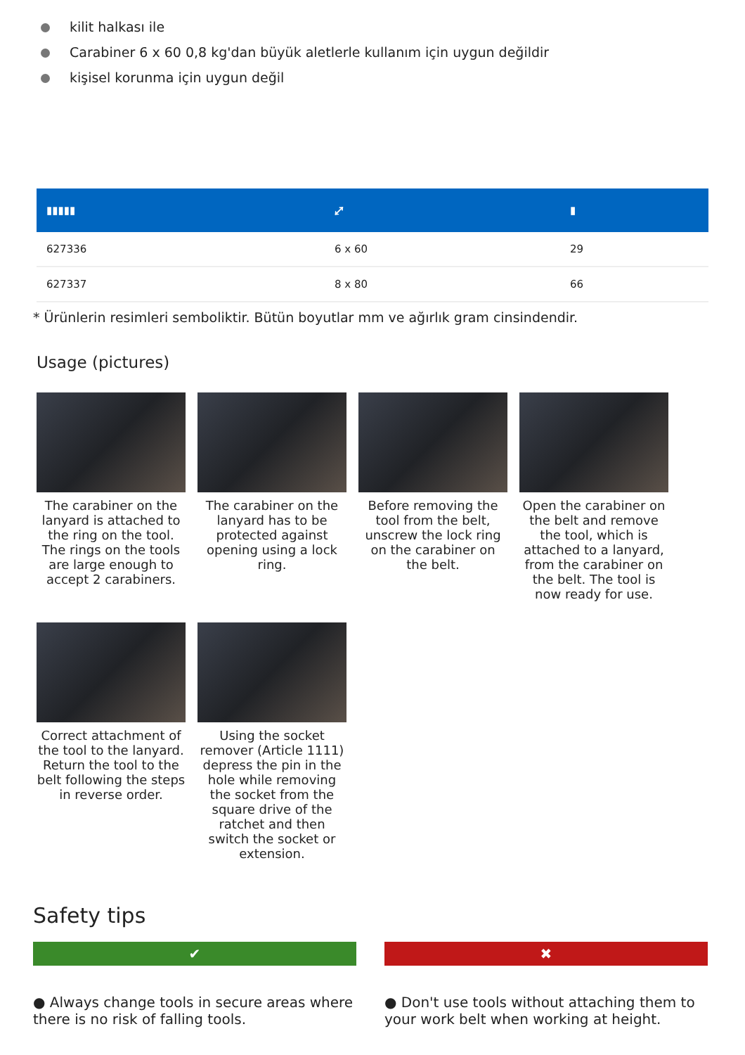kilit halkası ile
Carabiner 6 x 60 0,8 kg'dan büyük aletlerle kullanım için uygun değildir
kişisel korunma için uygun değil
| ▮▮▮▮▮ | ⤢ | ▮ |
| --- | --- | --- |
| 627336 | 6 x 60 | 29 |
| 627337 | 8 x 80 | 66 |
* Ürünlerin resimleri semboliktir. Bütün boyutlar mm ve ağırlık gram cinsindendir.
Usage (pictures)
The carabiner on the lanyard is attached to the ring on the tool. The rings on the tools are large enough to accept 2 carabiners.
The carabiner on the lanyard has to be protected against opening using a lock ring.
Before removing the tool from the belt, unscrew the lock ring on the carabiner on the belt.
Open the carabiner on the belt and remove the tool, which is attached to a lanyard, from the carabiner on the belt. The tool is now ready for use.
Correct attachment of the tool to the lanyard. Return the tool to the belt following the steps in reverse order.
Using the socket remover (Article 1111) depress the pin in the hole while removing the socket from the square drive of the ratchet and then switch the socket or extension.
Safety tips
✔
● Always change tools in secure areas where there is no risk of falling tools.
✖
● Don't use tools without attaching them to your work belt when working at height.